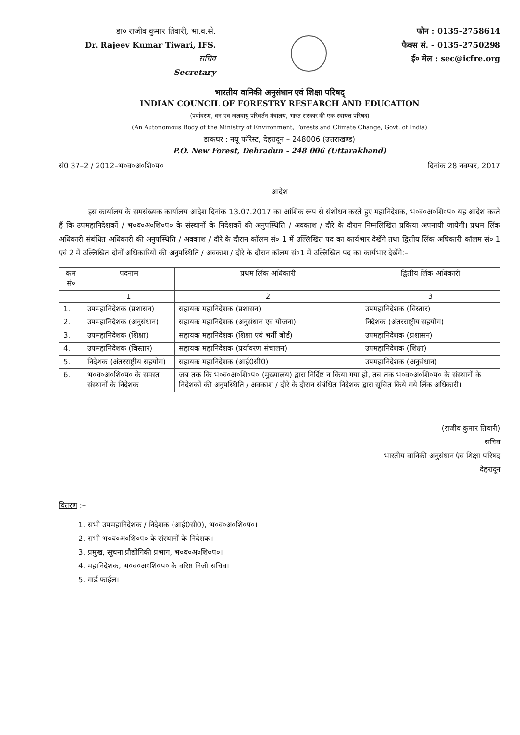डा० राजीव कुमार तिवारी, भा.व.से.
Dr. Rajeev Kumar Tiwari, IFS.
सचिव
Secretary
फोन : 0135-2758614
फैक्स सं. - 0135-2750298
ई० मेल : sec@icfre.org
भारतीय वानिकी अनुसंधान एवं शिक्षा परिषद्
INDIAN COUNCIL OF FORESTRY RESEARCH AND EDUCATION
(पर्यावरण, वन एव जलवायु परिवर्तन मंत्रालय, भारत सरकार की एक स्वायत्त परिषद)
(An Autonomous Body of the Ministry of Environment, Forests and Climate Change, Govt. of India)
डाकघर : नयू फॉरेस्ट, देहरादून – 248006 (उत्तराखण्ड)
P.O. New Forest, Dehradun - 248 006 (Uttarakhand)
सं0 37–2 / 2012–भ०व०अ०शि०प० दिनांक 28 नवम्बर, 2017
आदेश
इस कार्यालय के समसंख्यक कार्यालय आदेश दिनांक 13.07.2017 का आंशिक रूप से संशोधन करते हुए महानिदेशक, भ०व०अ०शि०प० यह आदेश करते हैं कि उपमहानिदेशकों / भ०व०अ०शि०प० के संस्थानों के निदेशकों की अनुपस्थिति / अवकाश / दौरे के दौरान निम्नलिखित प्रकिया अपनायी जायेगी। प्रथम लिंक अधिकारी संबंधित अधिकारी की अनुपस्थिति / अवकाश / दौरे के दौरान कॉलम सं० 1 में उल्लिखित पद का कार्यभार देखेंगे तथा द्वितीय लिंक अधिकारी कॉलम सं० 1 एवं 2 में उल्लिखित दोनों अधिकारियों की अनुपस्थिति / अवकाश / दौरे के दौरान कॉलम सं०1 में उल्लिखित पद का कार्यभार देखेंगे:–
| कम सं० | पदनाम | प्रथम लिंक अधिकारी | द्वितीय लिंक अधिकारी |
| --- | --- | --- | --- |
| | 1 | 2 | 3 |
| 1. | उपमहानिदेशक (प्रशासन) | सहायक महानिदेशक (प्रशासन) | उपमहानिदेशक (विस्तार) |
| 2. | उपमहानिदेशक (अनुसंधान) | सहायक महानिदेशक (अनुसंधान एवं योजना) | निदेशक (अंतरराष्ट्रीय सहयोग) |
| 3. | उपमहानिदेशक (शिक्षा) | सहायक महानिदेशक (शिक्षा एवं भर्ती बोर्ड) | उपमहानिदेशक (प्रशासन) |
| 4. | उपमहानिदेशक (विस्तार) | सहायक महानिदेशक (प्रर्यावरण संचालन) | उपमहानिदेशक (शिक्षा) |
| 5. | निदेशक (अंतरराष्ट्रीय सहयोग) | सहायक महानिदेशक (आई0सी0) | उपमहानिदेशक (अनुसंधान) |
| 6. | भ०व०अ०शि०प० के समस्त संस्थानों के निदेशक | जब तक कि भ०व०अ०शि०प० (मुख्यालय) द्वारा निर्दिष्ट न किया गया हो, तब तक भ०व०अ०शि०प० के संस्थानों के निदेशकों की अनुपस्थिति / अवकाश / दौरे के दौरान संबंधित निदेशक द्वारा सूचित किये गये लिंक अधिकारी। | |
(राजीव कुमार तिवारी)
सचिव
भारतीय वानिकी अनुसंधान एंव शिक्षा परिषद
देहरादून
वितरण :–
1. सभी उपमहानिदेशक / निदेशक (आई0सी0), भ०व०अ०शि०प०।
2. सभी भ०व०अ०शि०प० के संस्थानों के निदेशक।
3. प्रमुख, सूचना प्रौद्योगिकी प्रभाग, भ०व०अ०शि०प०।
4. महानिदेशक, भ०व०अ०शि०प० के वरिष्ठ निजी सचिव।
5. गार्ड फाईल।